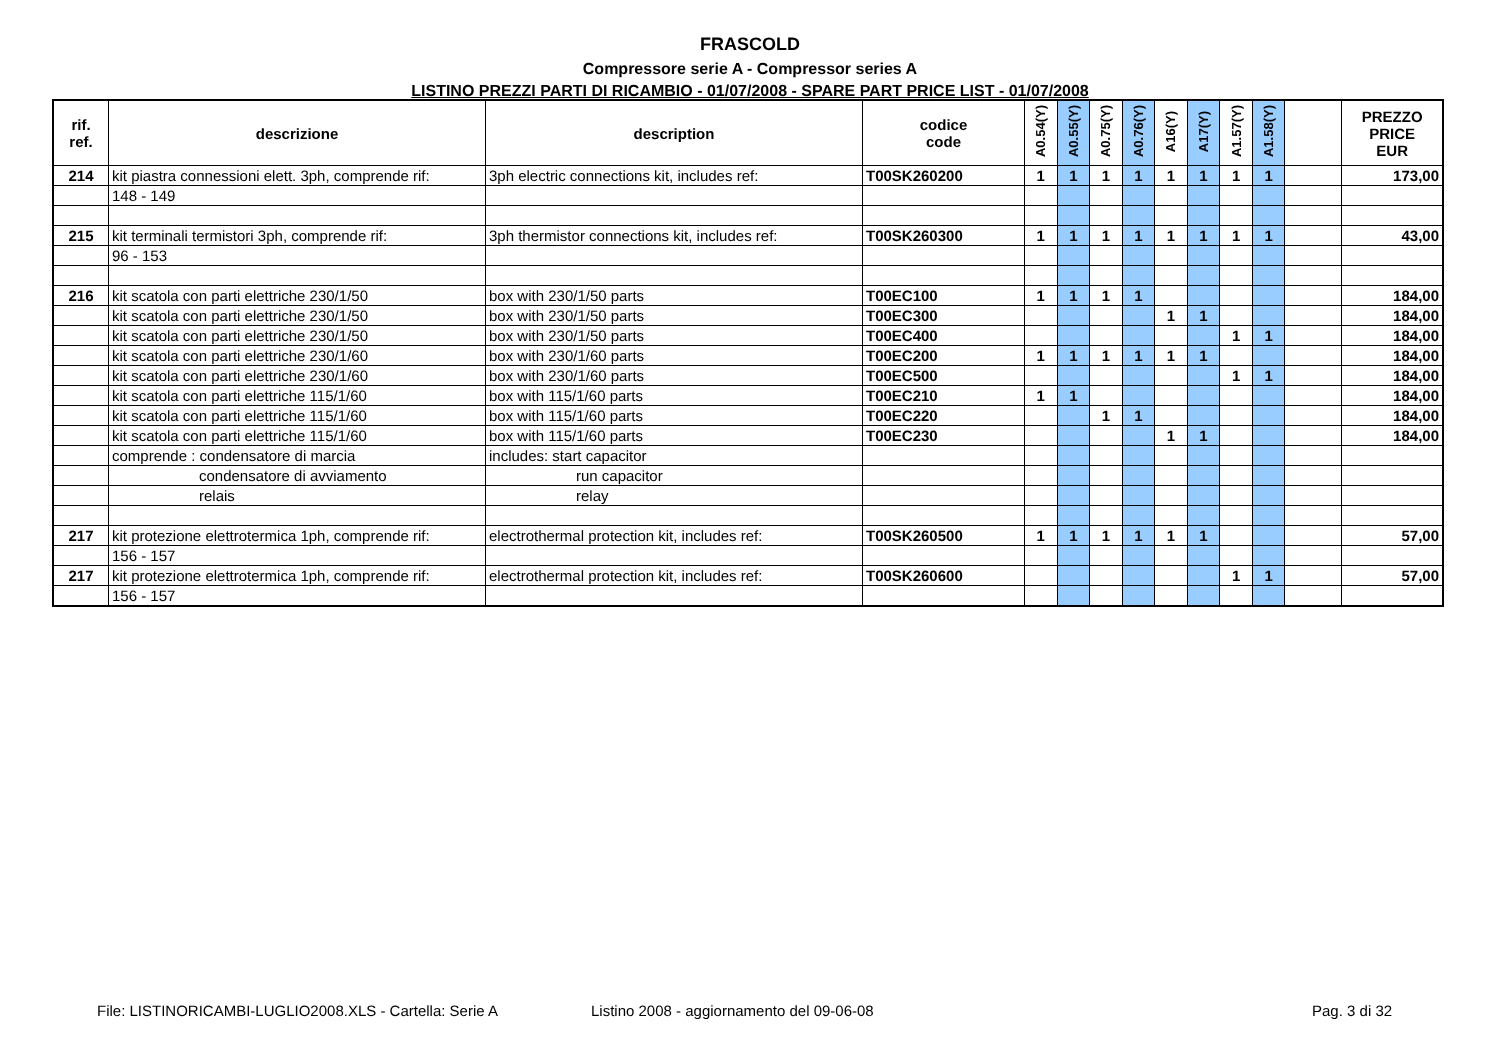FRASCOLD
Compressore serie A - Compressor series A
LISTINO PREZZI PARTI DI RICAMBIO - 01/07/2008 - SPARE PART PRICE LIST - 01/07/2008
| rif. ref. | descrizione | description | codice code | A0.54(Y) | A0.55(Y) | A0.75(Y) | A0.76(Y) | A16(Y) | A17(Y) | A1.57(Y) | A1.58(Y) | | PREZZO PRICE EUR |
| --- | --- | --- | --- | --- | --- | --- | --- | --- | --- | --- | --- | --- | --- |
| 214 | kit piastra connessioni elett. 3ph, comprende rif: | 3ph electric connections kit, includes ref: | T00SK260200 | 1 | 1 | 1 | 1 | 1 | 1 | 1 | 1 | | 173,00 |
| | 148 - 149 | | | | | | | | | | | | |
| 215 | kit terminali termistori 3ph, comprende rif: | 3ph thermistor connections kit, includes ref: | T00SK260300 | 1 | 1 | 1 | 1 | 1 | 1 | 1 | 1 | | 43,00 |
| | 96 - 153 | | | | | | | | | | | | |
| 216 | kit scatola con parti elettriche 230/1/50 | box with 230/1/50 parts | T00EC100 | 1 | 1 | 1 | 1 | | | | | | 184,00 |
| | kit scatola con parti elettriche 230/1/50 | box with 230/1/50 parts | T00EC300 | | | | | 1 | 1 | | | | 184,00 |
| | kit scatola con parti elettriche 230/1/50 | box with 230/1/50 parts | T00EC400 | | | | | | | 1 | 1 | | 184,00 |
| | kit scatola con parti elettriche 230/1/60 | box with 230/1/60 parts | T00EC200 | 1 | 1 | 1 | 1 | 1 | 1 | | | | 184,00 |
| | kit scatola con parti elettriche 230/1/60 | box with 230/1/60 parts | T00EC500 | | | | | | | 1 | 1 | | 184,00 |
| | kit scatola con parti elettriche 115/1/60 | box with 115/1/60 parts | T00EC210 | 1 | 1 | | | | | | | | 184,00 |
| | kit scatola con parti elettriche 115/1/60 | box with 115/1/60 parts | T00EC220 | | | 1 | 1 | | | | | | 184,00 |
| | kit scatola con parti elettriche 115/1/60 | box with 115/1/60 parts | T00EC230 | | | | | 1 | 1 | | | | 184,00 |
| | comprende : condensatore di marcia | includes: start capacitor | | | | | | | | | | | |
| | condensatore di avviamento | run capacitor | | | | | | | | | | | |
| | relais | relay | | | | | | | | | | | |
| 217 | kit protezione elettrotermica 1ph, comprende rif: | electrothermal protection kit, includes ref: | T00SK260500 | 1 | 1 | 1 | 1 | 1 | 1 | | | | 57,00 |
| | 156 - 157 | | | | | | | | | | | | |
| 217 | kit protezione elettrotermica 1ph, comprende rif: | electrothermal protection kit, includes ref: | T00SK260600 | | | | | | | 1 | 1 | | 57,00 |
| | 156 - 157 | | | | | | | | | | | | |
File: LISTINORICAMBI-LUGLIO2008.XLS - Cartella: Serie A
Listino 2008 - aggiornamento del 09-06-08
Pag. 3 di 32